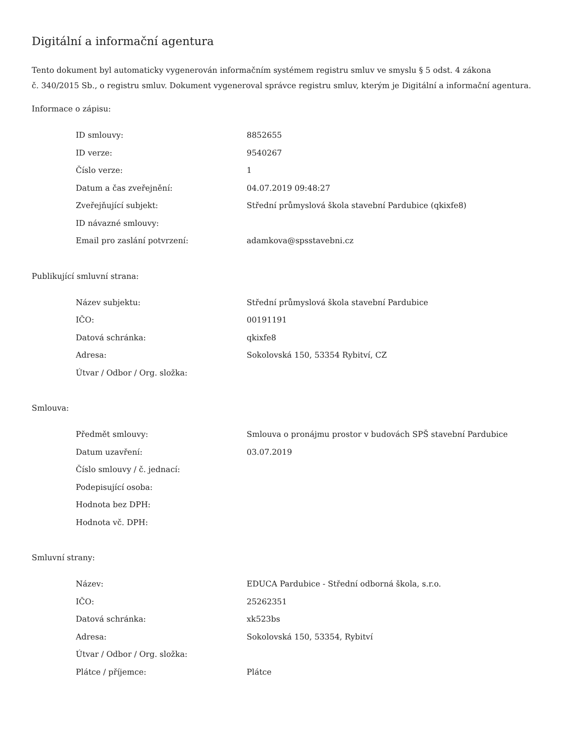Digitální a informační agentura
Tento dokument byl automaticky vygenerován informačním systémem registru smluv ve smyslu § 5 odst. 4 zákona
č. 340/2015 Sb., o registru smluv. Dokument vygeneroval správce registru smluv, kterým je Digitální a informační agentura.
Informace o zápisu:
| ID smlouvy: | 8852655 |
| ID verze: | 9540267 |
| Číslo verze: | 1 |
| Datum a čas zveřejnění: | 04.07.2019 09:48:27 |
| Zveřejňující subjekt: | Střední průmyslová škola stavební Pardubice (qkixfe8) |
| ID návazné smlouvy: | |
| Email pro zaslání potvrzení: | adamkova@spsstavebni.cz |
Publikující smluvní strana:
| Název subjektu: | Střední průmyslová škola stavební Pardubice |
| IČO: | 00191191 |
| Datová schránka: | qkixfe8 |
| Adresa: | Sokolovská 150, 53354 Rybitví, CZ |
| Útvar / Odbor / Org. složka: | |
Smlouva:
| Předmět smlouvy: | Smlouva o pronájmu prostor v budovách SPŠ stavební Pardubice |
| Datum uzavření: | 03.07.2019 |
| Číslo smlouvy / č. jednací: | |
| Podepisující osoba: | |
| Hodnota bez DPH: | |
| Hodnota vč. DPH: | |
Smluvní strany:
| Název: | EDUCA Pardubice - Střední odborná škola, s.r.o. |
| IČO: | 25262351 |
| Datová schránka: | xk523bs |
| Adresa: | Sokolovská 150, 53354, Rybitví |
| Útvar / Odbor / Org. složka: | |
| Plátce / příjemce: | Plátce |